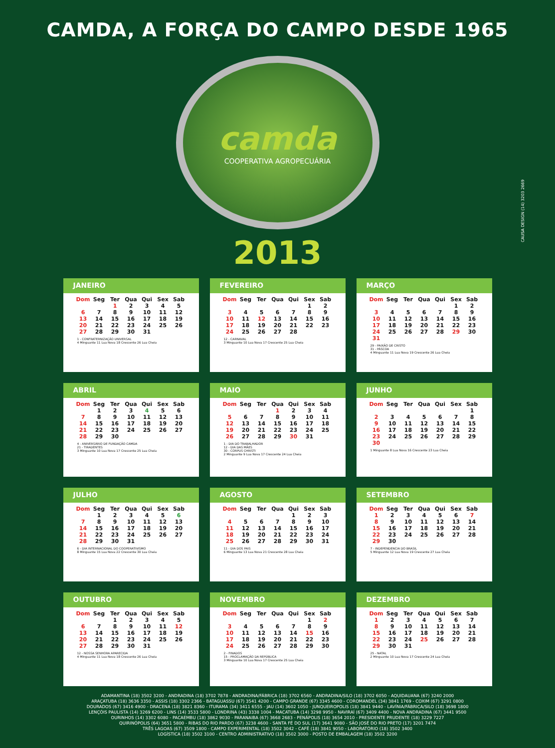CAMDA, A FORÇA DO CAMPO DESDE 1965
camda
COOPERATIVA AGROPECUÁRIA
2013
CAUSA DESIGN (14) 3203 2669
JANEIRO
| Dom | Seg | Ter | Qua | Qui | Sex | Sab |
| --- | --- | --- | --- | --- | --- | --- |
| | | 1 | 2 | 3 | 4 | 5 |
| 6 | 7 | 8 | 9 | 10 | 11 | 12 |
| 13 | 14 | 15 | 16 | 17 | 18 | 19 |
| 20 | 21 | 22 | 23 | 24 | 25 | 26 |
| 27 | 28 | 29 | 30 | 31 | | |
1 - CONFRATERNIZAÇÃO UNIVERSAL
4 Minguante 11 Lua Nova 18 Crescente 26 Lua Cheia
FEVEREIRO
| Dom | Seg | Ter | Qua | Qui | Sex | Sab |
| --- | --- | --- | --- | --- | --- | --- |
| | | | | | 1 | 2 |
| 3 | 4 | 5 | 6 | 7 | 8 | 9 |
| 10 | 11 | 12 | 13 | 14 | 15 | 16 |
| 17 | 18 | 19 | 20 | 21 | 22 | 23 |
| 24 | 25 | 26 | 27 | 28 | | |
12 - CARNAVAL
3 Minguante 10 Lua Nova 17 Crescente 25 Lua Cheia
MARÇO
| Dom | Seg | Ter | Qua | Qui | Sex | Sab |
| --- | --- | --- | --- | --- | --- | --- |
| | | | | | 1 | 2 |
| 3 | 4 | 5 | 6 | 7 | 8 | 9 |
| 10 | 11 | 12 | 13 | 14 | 15 | 16 |
| 17 | 18 | 19 | 20 | 21 | 22 | 23 |
| 24 | 25 | 26 | 27 | 28 | 29 | 30 |
| 31 | | | | | | |
29 - PAIXÃO DE CRISTO
31 - PÁSCOA
4 Minguante 11 Lua Nova 19 Crescente 26 Lua Cheia
ABRIL
| Dom | Seg | Ter | Qua | Qui | Sex | Sab |
| --- | --- | --- | --- | --- | --- | --- |
| | 1 | 2 | 3 | 4 | 5 | 6 |
| 7 | 8 | 9 | 10 | 11 | 12 | 13 |
| 14 | 15 | 16 | 17 | 18 | 19 | 20 |
| 21 | 22 | 23 | 24 | 25 | 26 | 27 |
| 28 | 29 | 30 | | | | |
4 - ANIVERSÁRIO DE FUNDAÇÃO CAMDA
21 - TIRADENTES
3 Minguante 10 Lua Nova 17 Crescente 25 Lua Cheia
MAIO
| Dom | Seg | Ter | Qua | Qui | Sex | Sab |
| --- | --- | --- | --- | --- | --- | --- |
| | | | 1 | 2 | 3 | 4 |
| 5 | 6 | 7 | 8 | 9 | 10 | 11 |
| 12 | 13 | 14 | 15 | 16 | 17 | 18 |
| 19 | 20 | 21 | 22 | 23 | 24 | 25 |
| 26 | 27 | 28 | 29 | 30 | 31 | |
1 - DIA DO TRABALHADOR
12 - DIA DAS MÃES
30 - CORPUS CHRISTI
2 Minguante 9 Lua Nova 17 Crescente 24 Lua Cheia
JUNHO
| Dom | Seg | Ter | Qua | Qui | Sex | Sab |
| --- | --- | --- | --- | --- | --- | --- |
| | | | | | | 1 |
| 2 | 3 | 4 | 5 | 6 | 7 | 8 |
| 9 | 10 | 11 | 12 | 13 | 14 | 15 |
| 16 | 17 | 18 | 19 | 20 | 21 | 22 |
| 23 | 24 | 25 | 26 | 27 | 28 | 29 |
| 30 | | | | | | |
1 Minguante 8 Lua Nova 16 Crescente 23 Lua Cheia
JULHO
| Dom | Seg | Ter | Qua | Qui | Sex | Sab |
| --- | --- | --- | --- | --- | --- | --- |
| | 1 | 2 | 3 | 4 | 5 | 6 |
| 7 | 8 | 9 | 10 | 11 | 12 | 13 |
| 14 | 15 | 16 | 17 | 18 | 19 | 20 |
| 21 | 22 | 23 | 24 | 25 | 26 | 27 |
| 28 | 29 | 30 | 31 | | | |
6 - DIA INTERNACIONAL DO COOPERATIVISMO
8 Minguante 15 Lua Nova 22 Crescente 30 Lua Cheia
AGOSTO
| Dom | Seg | Ter | Qua | Qui | Sex | Sab |
| --- | --- | --- | --- | --- | --- | --- |
| | | | | 1 | 2 | 3 |
| 4 | 5 | 6 | 7 | 8 | 9 | 10 |
| 11 | 12 | 13 | 14 | 15 | 16 | 17 |
| 18 | 19 | 20 | 21 | 22 | 23 | 24 |
| 25 | 26 | 27 | 28 | 29 | 30 | 31 |
11 - DIA DOS PAIS
6 Minguante 13 Lua Nova 21 Crescente 28 Lua Cheia
SETEMBRO
| Dom | Seg | Ter | Qua | Qui | Sex | Sab |
| --- | --- | --- | --- | --- | --- | --- |
| 1 | 2 | 3 | 4 | 5 | 6 | 7 |
| 8 | 9 | 10 | 11 | 12 | 13 | 14 |
| 15 | 16 | 17 | 18 | 19 | 20 | 21 |
| 22 | 23 | 24 | 25 | 26 | 27 | 28 |
| 29 | 30 | | | | | |
7 - INDEPENDENCIA DO BRASIL
5 Minguante 12 Lua Nova 19 Crescente 27 Lua Cheia
OUTUBRO
| Dom | Seg | Ter | Qua | Qui | Sex | Sab |
| --- | --- | --- | --- | --- | --- | --- |
| | | 1 | 2 | 3 | 4 | 5 |
| 6 | 7 | 8 | 9 | 10 | 11 | 12 |
| 13 | 14 | 15 | 16 | 17 | 18 | 19 |
| 20 | 21 | 22 | 23 | 24 | 25 | 26 |
| 27 | 28 | 29 | 30 | 31 | | |
12 - NOSSA SENHORA APARECIDA
4 Minguante 11 Lua Nova 18 Crescente 26 Lua Cheia
NOVEMBRO
| Dom | Seg | Ter | Qua | Qui | Sex | Sab |
| --- | --- | --- | --- | --- | --- | --- |
| | | | | | 1 | 2 |
| 3 | 4 | 5 | 6 | 7 | 8 | 9 |
| 10 | 11 | 12 | 13 | 14 | 15 | 16 |
| 17 | 18 | 19 | 20 | 21 | 22 | 23 |
| 24 | 25 | 26 | 27 | 28 | 29 | 30 |
2 - FINADOS
15 - PROCLAMAÇÃO DA REPÚBLICA
3 Minguante 10 Lua Nova 17 Crescente 25 Lua Cheia
DEZEMBRO
| Dom | Seg | Ter | Qua | Qui | Sex | Sab |
| --- | --- | --- | --- | --- | --- | --- |
| 1 | 2 | 3 | 4 | 5 | 6 | 7 |
| 8 | 9 | 10 | 11 | 12 | 13 | 14 |
| 15 | 16 | 17 | 18 | 19 | 20 | 21 |
| 22 | 23 | 24 | 25 | 26 | 27 | 28 |
| 29 | 30 | 31 | | | | |
25 - NATAL
2 Minguante 10 Lua Nova 17 Crescente 24 Lua Cheia
ADAMANTINA (18) 3502 3200 - ANDRADINA (18) 3702 7878 - ANDRADINA/FÁBRICA (18) 3702 6560 - ANDRADINA/SILO (18) 3702 6050 - AQUIDAUANA (67) 3240 2000
ARAÇATUBA (18) 3636 3350 - ASSIS (18) 3302 2366 - BATAGUASSU (67) 3541 4200 - CAMPO GRANDE (67) 3345 4600 - COROMANDEL (34) 3841 1769 - COXIM (67) 3291 0800
DOURADOS (67) 3416 4900 - DRACENA (18) 3821 8360 - ITURAMA (34) 3411 6555 - JAU (14) 3602 1050 - JUNQUEIROPOLIS (18) 3841 9440 - LAVÍNIA/FÁBRICA/SILO (18) 3698 1800
LENÇÓIS PAULISTA (14) 3269 6200 - LINS (14) 3533 5800 - LONDRINA (43) 3338 1004 - MACATUBA (14) 3298 9950 - NAVIRAÍ (67) 3409 4400 - NOVA ANDRADINA (67) 3441 9500
OURINHOS (14) 3302 6080 - PACAEMBU (18) 3862 9030 - PARANAIBA (67) 3668 2683 - PENÁPOLIS (18) 3654 2010 - PRESIDENTE PRUDENTE (18) 3229 7227
QUIRINÓPOLIS (64) 3651 5800 - RIBAS DO RIO PARDO (67) 3238 4600 - SANTA FÉ DO SUL (17) 3641 9080 - SÃO JOSÉ DO RIO PRETO (17) 3201 7474
TRÊS LAGOAS (67) 3509 1800 - CAMPO EXPERIMENTAL (18) 3502 3042 - CAFÉ (18) 3841 9050 - LABORATÓRIO (18) 3502 3400
LOGÍSTICA (18) 3502 3100 - CENTRO ADMINISTRATIVO (18) 3502 3000 - POSTO DE EMBALAGEM (18) 3502 3200